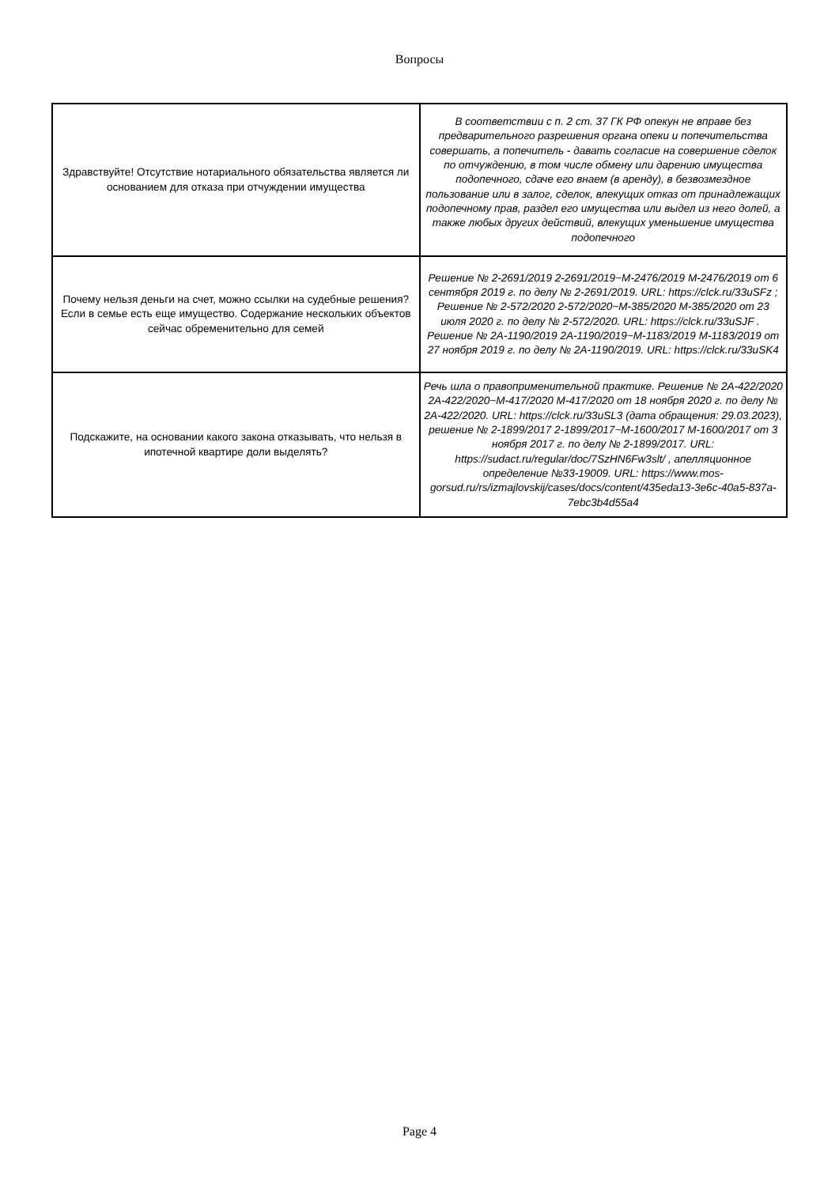Вопросы
| Здравствуйте! Отсутствие нотариального обязательства является ли основанием для отказа при отчуждении имущества | В соответствии с п. 2 ст. 37 ГК РФ опекун не вправе без предварительного разрешения органа опеки и попечительства совершать, а попечитель - давать согласие на совершение сделок по отчуждению, в том числе обмену или дарению имущества подопечного, сдаче его внаем (в аренду), в безвозмездное пользование или в залог, сделок, влекущих отказ от принадлежащих подопечному прав, раздел его имущества или выдел из него долей, а также любых других действий, влекущих уменьшение имущества подопечного |
| Почему нельзя деньги на счет, можно ссылки на судебные решения? Если в семье есть еще имущество. Содержание нескольких объектов сейчас обременительно для семей | Решение № 2-2691/2019 2-2691/2019~М-2476/2019 М-2476/2019 от 6 сентября 2019 г. по делу № 2-2691/2019. URL: https://clck.ru/33uSFz ; Решение № 2-572/2020 2-572/2020~М-385/2020 М-385/2020 от 23 июля 2020 г. по делу № 2-572/2020. URL: https://clck.ru/33uSJF . Решение № 2А-1190/2019 2А-1190/2019~М-1183/2019 М-1183/2019 от 27 ноября 2019 г. по делу № 2А-1190/2019. URL: https://clck.ru/33uSK4 |
| Подскажите, на основании какого закона отказывать, что нельзя в ипотечной квартире доли выделять? | Речь шла о правоприменительной практике. Решение № 2А-422/2020 2А-422/2020~М-417/2020 М-417/2020 от 18 ноября 2020 г. по делу № 2А-422/2020. URL: https://clck.ru/33uSL3 (дата обращения: 29.03.2023), решение № 2-1899/2017 2-1899/2017~М-1600/2017 М-1600/2017 от 3 ноября 2017 г. по делу № 2-1899/2017. URL: https://sudact.ru/regular/doc/7SzHN6Fw3slt/ , апелляционное определение №33-19009. URL: https://www.mos-gorsud.ru/rs/izmajlovskij/cases/docs/content/435eda13-3e6c-40a5-837a-7ebc3b4d55a4 |
Page 4